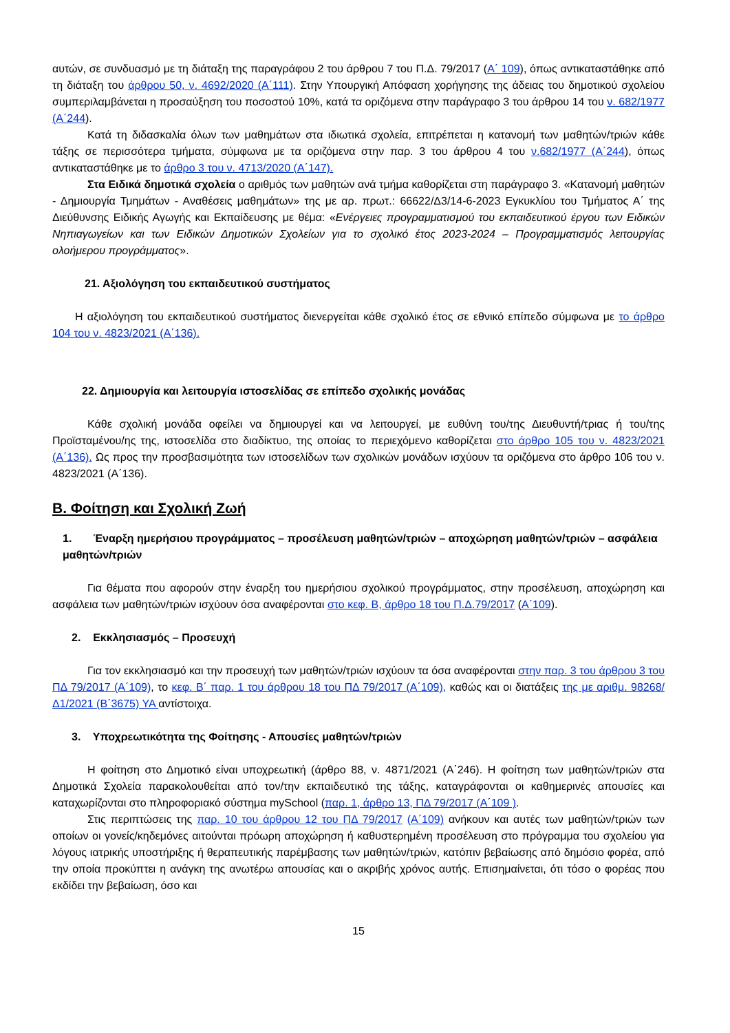αυτών, σε συνδυασμό με τη διάταξη της παραγράφου 2 του άρθρου 7 του Π.Δ. 79/2017 (Α΄ 109), όπως αντικαταστάθηκε από τη διάταξη του άρθρου 50, ν. 4692/2020 (Α΄111). Στην Υπουργική Απόφαση χορήγησης της άδειας του δημοτικού σχολείου συμπεριλαμβάνεται η προσαύξηση του ποσοστού 10%, κατά τα οριζόμενα στην παράγραφο 3 του άρθρου 14 του ν. 682/1977 (Α΄244).
Κατά τη διδασκαλία όλων των μαθημάτων στα ιδιωτικά σχολεία, επιτρέπεται η κατανομή των μαθητών/τριών κάθε τάξης σε περισσότερα τμήματα, σύμφωνα με τα οριζόμενα στην παρ. 3 του άρθρου 4 του ν.682/1977 (Α΄244), όπως αντικαταστάθηκε με το άρθρο 3 του ν. 4713/2020 (Α΄147).
Στα Ειδικά δημοτικά σχολεία ο αριθμός των μαθητών ανά τμήμα καθορίζεται στη παράγραφο 3. «Κατανομή μαθητών - Δημιουργία Τμημάτων - Αναθέσεις μαθημάτων» της με αρ. πρωτ.: 66622/Δ3/14-6-2023 Εγκυκλίου του Τμήματος Α΄ της Διεύθυνσης Ειδικής Αγωγής και Εκπαίδευσης με θέμα: «Ενέργειες προγραμματισμού του εκπαιδευτικού έργου των Ειδικών Νηπιαγωγείων και των Ειδικών Δημοτικών Σχολείων για το σχολικό έτος 2023-2024 – Προγραμματισμός λειτουργίας ολοήμερου προγράμματος».
21. Αξιολόγηση του εκπαιδευτικού συστήματος
Η αξιολόγηση του εκπαιδευτικού συστήματος διενεργείται κάθε σχολικό έτος σε εθνικό επίπεδο σύμφωνα με το άρθρο 104 του ν. 4823/2021 (Α΄136).
22. Δημιουργία και λειτουργία ιστοσελίδας σε επίπεδο σχολικής μονάδας
Κάθε σχολική μονάδα οφείλει να δημιουργεί και να λειτουργεί, με ευθύνη του/της Διευθυντή/τριας ή του/της Προϊσταμένου/ης της, ιστοσελίδα στο διαδίκτυο, της οποίας το περιεχόμενο καθορίζεται στο άρθρο 105 του ν. 4823/2021 (Α΄136). Ως προς την προσβασιμότητα των ιστοσελίδων των σχολικών μονάδων ισχύουν τα οριζόμενα στο άρθρο 106 του ν. 4823/2021 (Α΄136).
Β. Φοίτηση και Σχολική Ζωή
1. Έναρξη ημερήσιου προγράμματος – προσέλευση μαθητών/τριών – αποχώρηση μαθητών/τριών – ασφάλεια μαθητών/τριών
Για θέματα που αφορούν στην έναρξη του ημερήσιου σχολικού προγράμματος, στην προσέλευση, αποχώρηση και ασφάλεια των μαθητών/τριών ισχύουν όσα αναφέρονται στο κεφ. Β, άρθρο 18 του Π.Δ.79/2017 (Α΄109).
2. Εκκλησιασμός – Προσευχή
Για τον εκκλησιασμό και την προσευχή των μαθητών/τριών ισχύουν τα όσα αναφέρονται στην παρ. 3 του άρθρου 3 του ΠΔ 79/2017 (Α΄109), το κεφ. Β΄ παρ. 1 του άρθρου 18 του ΠΔ 79/2017 (Α΄109), καθώς και οι διατάξεις της με αριθμ. 98268/Δ1/2021 (Β΄3675) ΥΑ αντίστοιχα.
3. Υποχρεωτικότητα της Φοίτησης - Απουσίες μαθητών/τριών
Η φοίτηση στο Δημοτικό είναι υποχρεωτική (άρθρο 88, ν. 4871/2021 (Α΄246). Η φοίτηση των μαθητών/τριών στα Δημοτικά Σχολεία παρακολουθείται από τον/την εκπαιδευτικό της τάξης, καταγράφονται οι καθημερινές απουσίες και καταχωρίζονται στο πληροφοριακό σύστημα mySchool (παρ. 1, άρθρο 13, ΠΔ 79/2017 (Α΄109 ).
Στις περιπτώσεις της παρ. 10 του άρθρου 12 του ΠΔ 79/2017 (Α΄109) ανήκουν και αυτές των μαθητών/τριών των οποίων οι γονείς/κηδεμόνες αιτούνται πρόωρη αποχώρηση ή καθυστερημένη προσέλευση στο πρόγραμμα του σχολείου για λόγους ιατρικής υποστήριξης ή θεραπευτικής παρέμβασης των μαθητών/τριών, κατόπιν βεβαίωσης από δημόσιο φορέα, από την οποία προκύπτει η ανάγκη της ανωτέρω απουσίας και ο ακριβής χρόνος αυτής. Επισημαίνεται, ότι τόσο ο φορέας που εκδίδει την βεβαίωση, όσο και
15